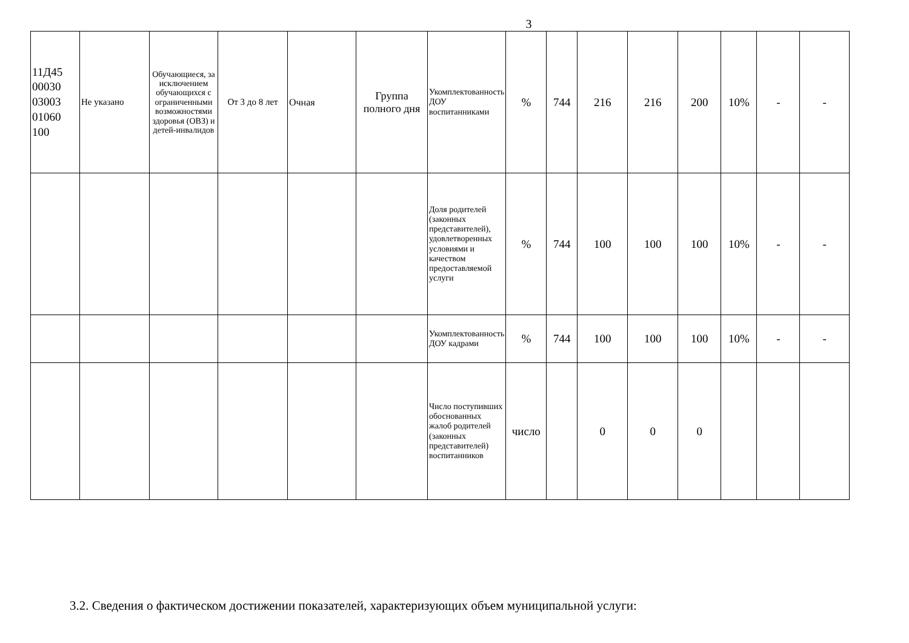3
| 11Д45 00030 03003 01060 100 | Не указано | Обучающиеся, за исключением обучающихся с ограниченными возможностями здоровья (ОВЗ) и детей-инвалидов | От 3 до 8 лет | Очная | Группа полного дня | Укомплектованность ДОУ воспитанниками | % | 744 | 216 | 216 | 200 | 10% | - | - |
| | | | | | | Доля родителей (законных представителей), удовлетворенных условиями и качеством предоставляемой услуги | % | 744 | 100 | 100 | 100 | 10% | - | - |
| | | | | | | Укомплектованность ДОУ кадрами | % | 744 | 100 | 100 | 100 | 10% | - | - |
| | | | | | | Число поступивших обоснованных жалоб родителей (законных представителей) воспитанников | число | | 0 | 0 | 0 | | | |
3.2. Сведения о фактическом достижении показателей, характеризующих объем муниципальной услуги: